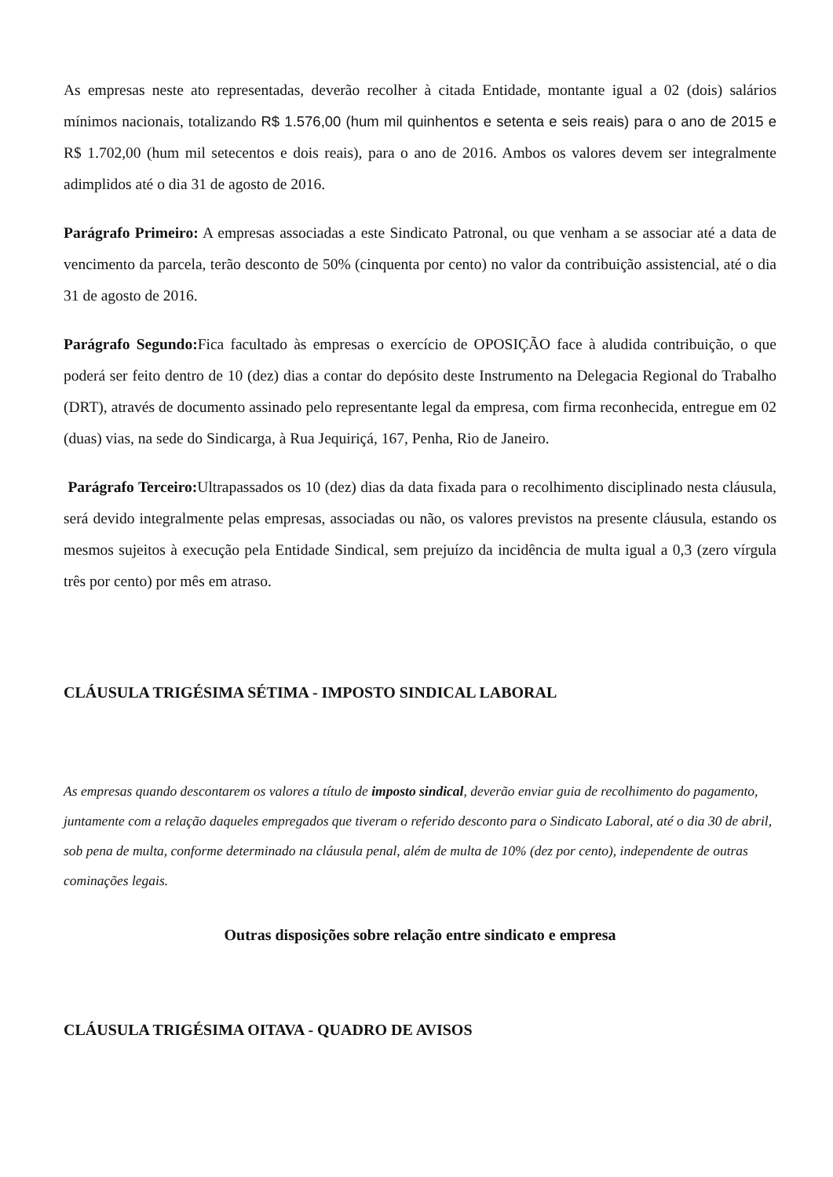As empresas neste ato representadas, deverão recolher à citada Entidade, montante igual a 02 (dois) salários mínimos nacionais, totalizando R$ 1.576,00 (hum mil quinhentos e setenta e seis reais) para o ano de 2015 e R$ 1.702,00 (hum mil setecentos e dois reais), para o ano de 2016. Ambos os valores devem ser integralmente adimplidos até o dia 31 de agosto de 2016.
Parágrafo Primeiro: A empresas associadas a este Sindicato Patronal, ou que venham a se associar até a data de vencimento da parcela, terão desconto de 50% (cinquenta por cento) no valor da contribuição assistencial, até o dia 31 de agosto de 2016.
Parágrafo Segundo: Fica facultado às empresas o exercício de OPOSIÇÃO face à aludida contribuição, o que poderá ser feito dentro de 10 (dez) dias a contar do depósito deste Instrumento na Delegacia Regional do Trabalho (DRT), através de documento assinado pelo representante legal da empresa, com firma reconhecida, entregue em 02 (duas) vias, na sede do Sindicarga, à Rua Jequiriçá, 167, Penha, Rio de Janeiro.
Parágrafo Terceiro: Ultrapassados os 10 (dez) dias da data fixada para o recolhimento disciplinado nesta cláusula, será devido integralmente pelas empresas, associadas ou não, os valores previstos na presente cláusula, estando os mesmos sujeitos à execução pela Entidade Sindical, sem prejuízo da incidência de multa igual a 0,3 (zero vírgula três por cento) por mês em atraso.
CLÁUSULA TRIGÉSIMA SÉTIMA - IMPOSTO SINDICAL LABORAL
As empresas quando descontarem os valores a título de imposto sindical, deverão enviar guia de recolhimento do pagamento, juntamente com a relação daqueles empregados que tiveram o referido desconto para o Sindicato Laboral, até o dia 30 de abril, sob pena de multa, conforme determinado na cláusula penal, além de multa de 10% (dez por cento), independente de outras cominações legais.
Outras disposições sobre relação entre sindicato e empresa
CLÁUSULA TRIGÉSIMA OITAVA - QUADRO DE AVISOS